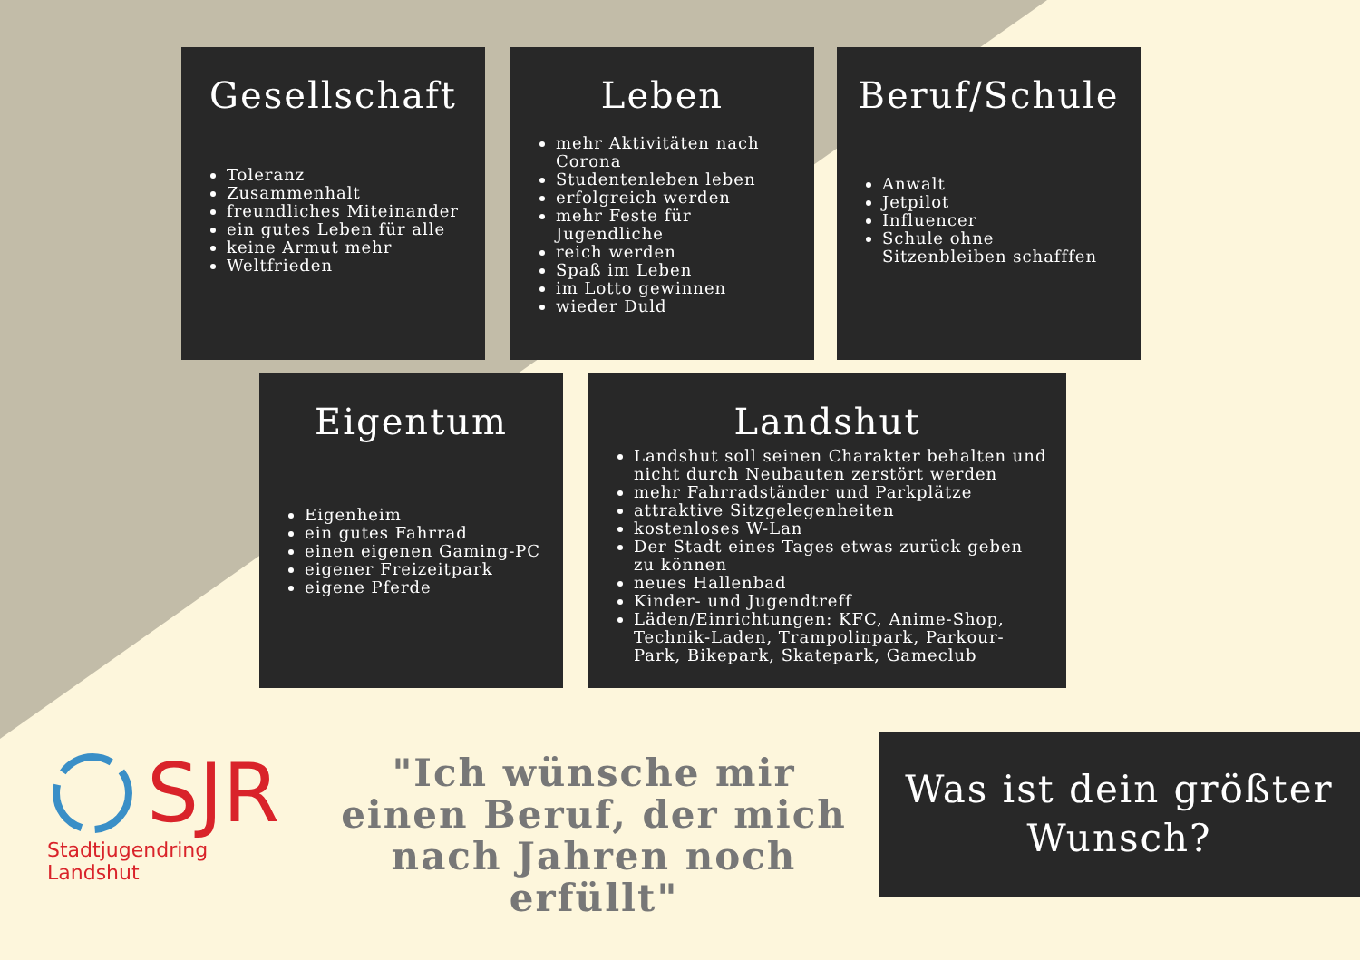Gesellschaft
Toleranz
Zusammenhalt
freundliches Miteinander
ein gutes Leben für alle
keine Armut mehr
Weltfrieden
Leben
mehr Aktivitäten nach Corona
Studentenleben leben
erfolgreich werden
mehr Feste für Jugendliche
reich werden
Spaß im Leben
im Lotto gewinnen
wieder Duld
Beruf/Schule
Anwalt
Jetpilot
Influencer
Schule ohne Sitzenbleiben schafffen
Eigentum
Eigenheim
ein gutes Fahrrad
einen eigenen Gaming-PC
eigener Freizeitpark
eigene Pferde
Landshut
Landshut soll seinen Charakter behalten und nicht durch Neubauten zerstört werden
mehr Fahrradständer und Parkplätze
attraktive Sitzgelegenheiten
kostenloses W-Lan
Der Stadt eines Tages etwas zurück geben zu können
neues Hallenbad
Kinder- und Jugendtreff
Läden/Einrichtungen: KFC, Anime-Shop, Technik-Laden, Trampolinpark, Parkour-Park, Bikepark, Skatepark, Gameclub
SJR
Stadtjugendring
Landshut
"Ich wünsche mir einen Beruf, der mich nach Jahren noch erfüllt"
Was ist dein größter Wunsch?